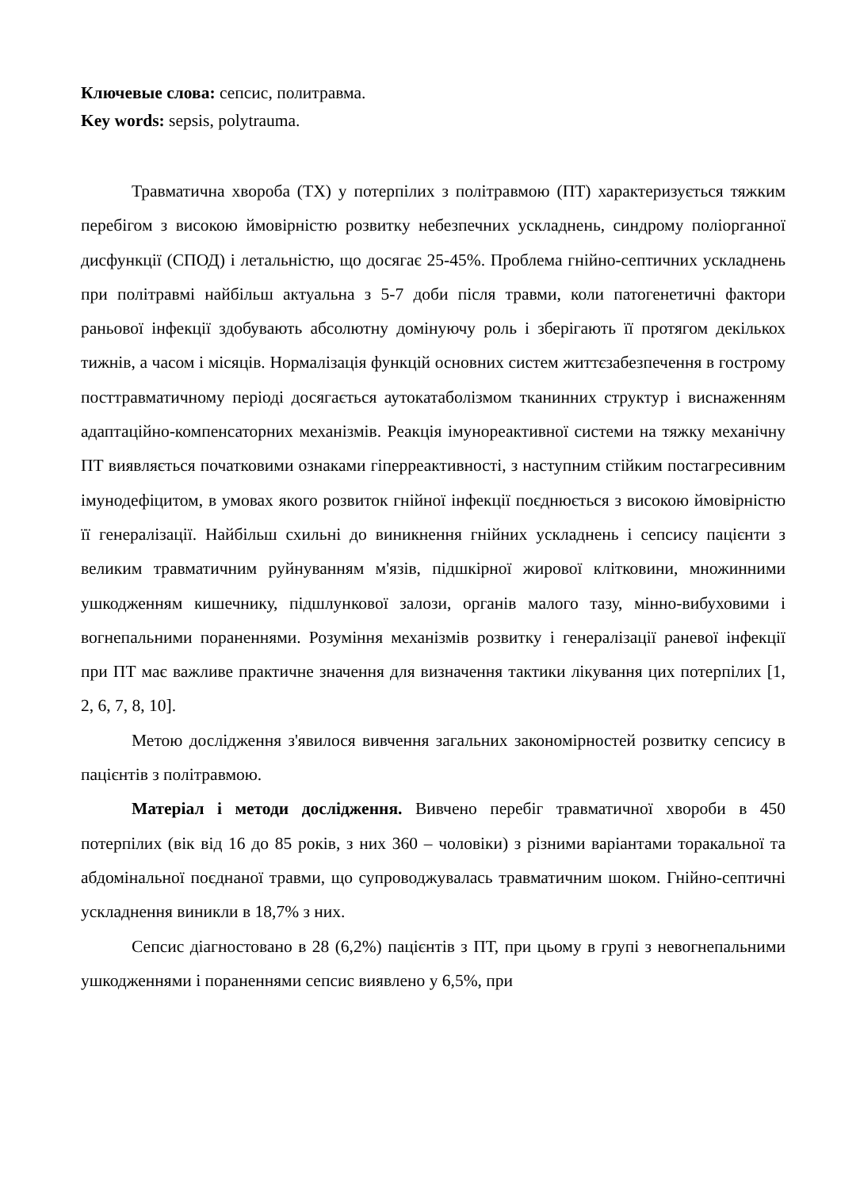Ключевые слова: сепсис, политравма.
Key words: sepsis, polytrauma.
Травматична хвороба (ТХ) у потерпілих з політравмою (ПТ) характеризується тяжким перебігом з високою ймовірністю розвитку небезпечних ускладнень, синдрому поліорганної дисфункції (СПОД) і летальністю, що досягає 25-45%. Проблема гнійно-септичних ускладнень при політравмі найбільш актуальна з 5-7 доби після травми, коли патогенетичні фактори раньової інфекції здобувають абсолютну домінуючу роль і зберігають її протягом декількох тижнів, а часом і місяців. Нормалізація функцій основних систем життєзабезпечення в гострому посттравматичному періоді досягається аутокатаболізмом тканинних структур і виснаженням адаптаційно-компенсаторних механізмів. Реакція імунореактивної системи на тяжку механічну ПТ виявляється початковими ознаками гіперреактивності, з наступним стійким постагресивним імунодефіцитом, в умовах якого розвиток гнійної інфекції поєднюється з високою ймовірністю її генералізації. Найбільш схильні до виникнення гнійних ускладнень і сепсису пацієнти з великим травматичним руйнуванням м'язів, підшкірної жирової клітковини, множинними ушкодженням кишечнику, підшлункової залози, органів малого тазу, мінно-вибуховими і вогнепальними пораненнями. Розуміння механізмів розвитку і генералізації раневої інфекції при ПТ має важливе практичне значення для визначення тактики лікування цих потерпілих [1, 2, 6, 7, 8, 10].
Метою дослідження з'явилося вивчення загальних закономірностей розвитку сепсису в пацієнтів з політравмою.
Матеріал і методи дослідження. Вивчено перебіг травматичної хвороби в 450 потерпілих (вік від 16 до 85 років, з них 360 – чоловіки) з різними варіантами торакальної та абдомінальної поєднаної травми, що супроводжувалась травматичним шоком. Гнійно-септичні ускладнення виникли в 18,7% з них.
Сепсис діагностовано в 28 (6,2%) пацієнтів з ПТ, при цьому в групі з невогнепальними ушкодженнями і пораненнями сепсис виявлено у 6,5%, при